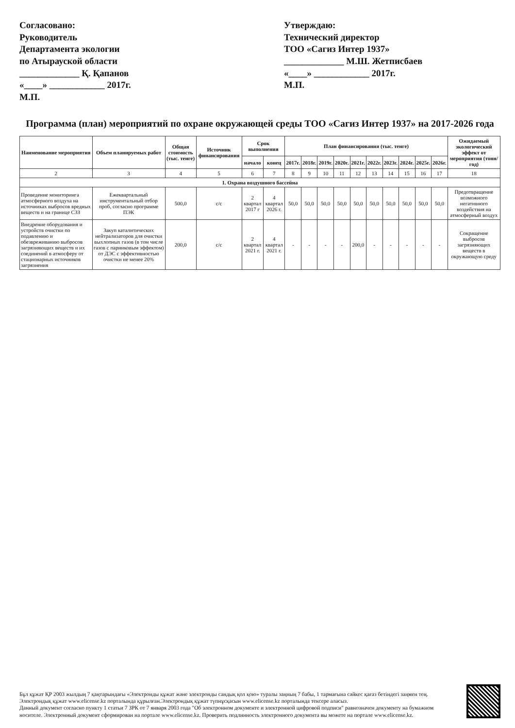Согласовано:
Руководитель
Департамента экологии
по Атырауской области
_____________ Қ. Қапанов
«____» ____________ 2017г.
М.П.
Утверждаю:
Технический директор
ТОО «Сагиз Интер 1937»
_____________ М.Ш. Жетписбаев
«____» ____________ 2017г.
М.П.
Программа (план) мероприятий по охране окружающей среды ТОО «Сагиз Интер 1937» на 2017-2026 года
| Наименование мероприятия | Объем планируемых работ | Общая стоимость (тыс. тенге) | Источник финансирования | Срок выполнения | | План финансирования (тыс. тенге) | | | | | | | | | | Ожидаемый экологический эффект от мероприятия (тонн/год) |
| --- | --- | --- | --- | --- | --- | --- | --- | --- | --- | --- | --- | --- | --- | --- | --- | --- |
| | | | | начало | конец | 2017г. | 2018г. | 2019г. | 2020г. | 2021г. | 2022г. | 2023г. | 2024г. | 2025г. | 2026г. | |
| 2 | 3 | 4 | 5 | 6 | 7 | 8 | 9 | 10 | 11 | 12 | 13 | 14 | 15 | 16 | 17 | 18 |
| 1. Охрана воздушного бассейна | | | | | | | | | | | | | | | | |
| Проведение мониторинга атмосферного воздуха на источниках выбросов вредных веществ и на границе СЗЗ | Ежеквартальный инструментальный отбор проб, согласно программе ПЭК | 500,0 | с/с | 2 квартал 2017 г | 4 квартал 2026 г. | 50,0 | 50,0 | 50,0 | 50,0 | 50,0 | 50,0 | 50,0 | 50,0 | 50,0 | 50,0 | Предотвращение возможного негативного воздействия на атмосферный воздух |
| Внедрение оборудования и устройств очистки по подавлению и обезвреживанию выбросов загрязняющих веществ и их соединений в атмосферу от стационарных источников загрязнения | Закуп каталитических нейтрализаторов для очистки выхлопных газов (в том числе газов с парниковым эффектом) от ДЭС с эффективностью очистки не менее 20% | 200,0 | с/с | 2 квартал 2021 г. | 4 квартал 2021 г. | - | - | - | - | 200,0 | - | - | - | - | - | Сокращение выбросов загрязняющих веществ в окружающую среду |
Бұл құжат ҚР 2003 жылдың 7 қаңтарындағы «Электронды құжат және электронды сандық қол қою» туралы заңның 7 бабы, 1 тармағына сәйкес қағаз бетіндегі заңмен тең. Электрондық құжат www.elicense.kz порталында құрылған.Электрондық құжат түпнұсқасын www.elicense.kz порталында тексере аласыз.
Данный документ согласно пункту 1 статьи 7 ЗРК от 7 января 2003 года "Об электронном документе и электронной цифровой подписи" равнозначен документу на бумажном носителе. Электронный документ сформирован на портале www.elicense.kz. Проверить подлинность электронного документа вы можете на портале www.elicense.kz.